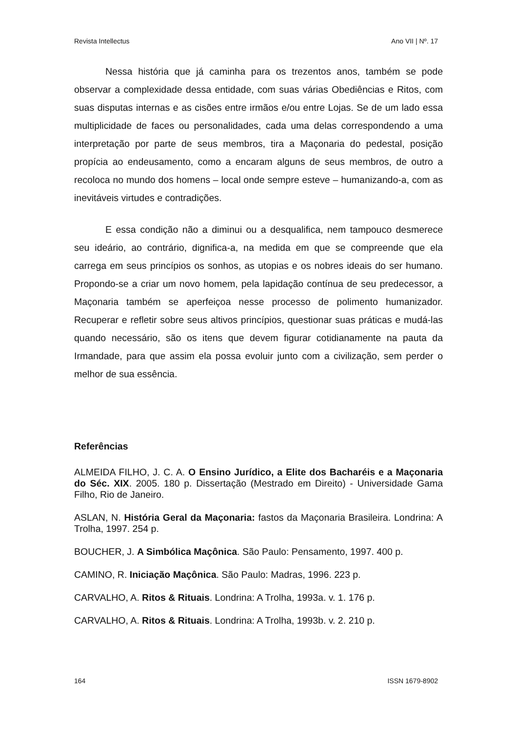Revista Intellectus Ano VII | Nº. 17
Nessa história que já caminha para os trezentos anos, também se pode observar a complexidade dessa entidade, com suas várias Obediências e Ritos, com suas disputas internas e as cisões entre irmãos e/ou entre Lojas. Se de um lado essa multiplicidade de faces ou personalidades, cada uma delas correspondendo a uma interpretação por parte de seus membros, tira a Maçonaria do pedestal, posição propícia ao endeusamento, como a encaram alguns de seus membros, de outro a recoloca no mundo dos homens – local onde sempre esteve – humanizando-a, com as inevitáveis virtudes e contradições.
E essa condição não a diminui ou a desqualifica, nem tampouco desmerece seu ideário, ao contrário, dignifica-a, na medida em que se compreende que ela carrega em seus princípios os sonhos, as utopias e os nobres ideais do ser humano. Propondo-se a criar um novo homem, pela lapidação contínua de seu predecessor, a Maçonaria também se aperfeiçoa nesse processo de polimento humanizador. Recuperar e refletir sobre seus altivos princípios, questionar suas práticas e mudá-las quando necessário, são os itens que devem figurar cotidianamente na pauta da Irmandade, para que assim ela possa evoluir junto com a civilização, sem perder o melhor de sua essência.
Referências
ALMEIDA FILHO, J. C. A. O Ensino Jurídico, a Elite dos Bacharéis e a Maçonaria do Séc. XIX. 2005. 180 p. Dissertação (Mestrado em Direito) - Universidade Gama Filho, Rio de Janeiro.
ASLAN, N. História Geral da Maçonaria: fastos da Maçonaria Brasileira. Londrina: A Trolha, 1997. 254 p.
BOUCHER, J. A Simbólica Maçônica. São Paulo: Pensamento, 1997. 400 p.
CAMINO, R. Iniciação Maçônica. São Paulo: Madras, 1996. 223 p.
CARVALHO, A. Ritos & Rituais. Londrina: A Trolha, 1993a. v. 1. 176 p.
CARVALHO, A. Ritos & Rituais. Londrina: A Trolha, 1993b. v. 2. 210 p.
164 ISSN 1679-8902